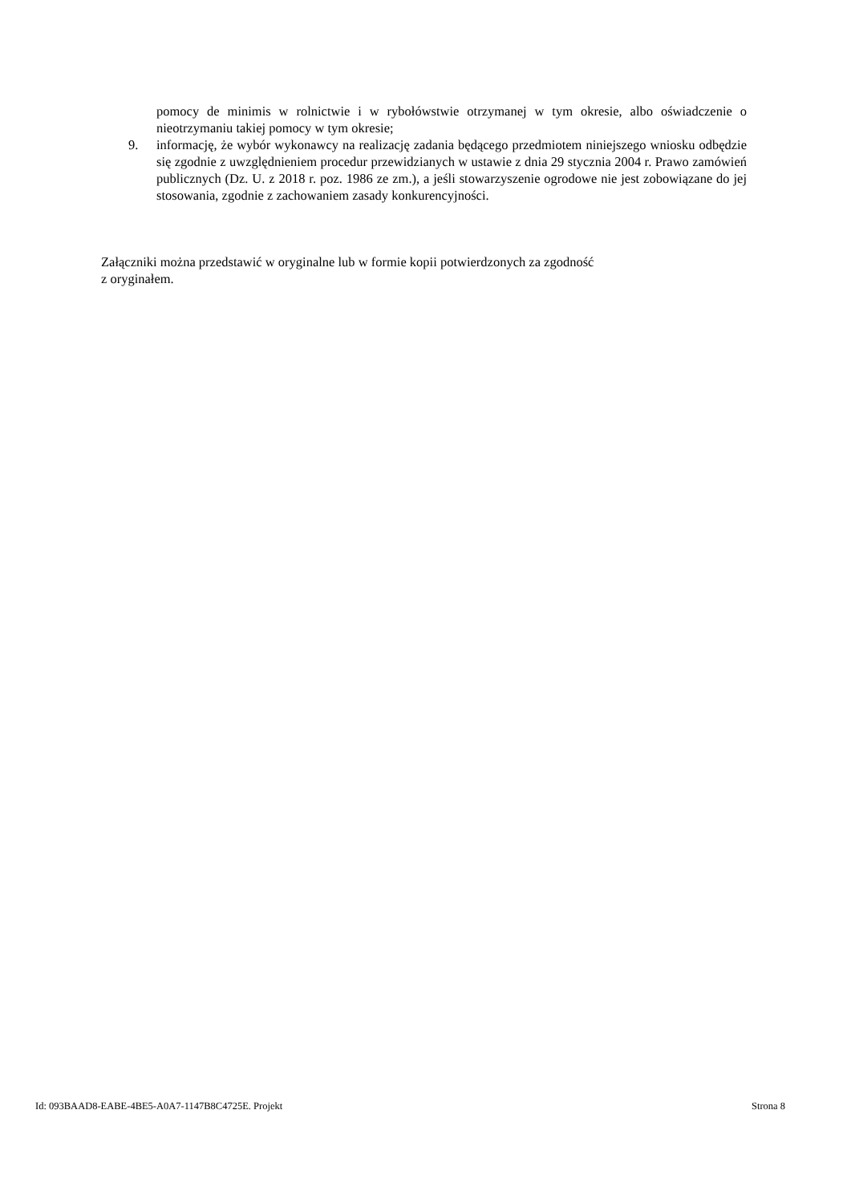pomocy de minimis w rolnictwie i w rybołówstwie otrzymanej w tym okresie, albo oświadczenie o nieotrzymaniu takiej pomocy w tym okresie;
9. informację, że wybór wykonawcy na realizację zadania będącego przedmiotem niniejszego wniosku odbędzie się zgodnie z uwzględnieniem procedur przewidzianych w ustawie z dnia 29 stycznia 2004 r. Prawo zamówień publicznych (Dz. U. z 2018 r. poz. 1986 ze zm.), a jeśli stowarzyszenie ogrodowe nie jest zobowiązane do jej stosowania, zgodnie z zachowaniem zasady konkurencyjności.
Załączniki można przedstawić w oryginalne lub w formie kopii potwierdzonych za zgodność
z oryginałem.
Id: 093BAAD8-EABE-4BE5-A0A7-1147B8C4725E. Projekt Strona 8